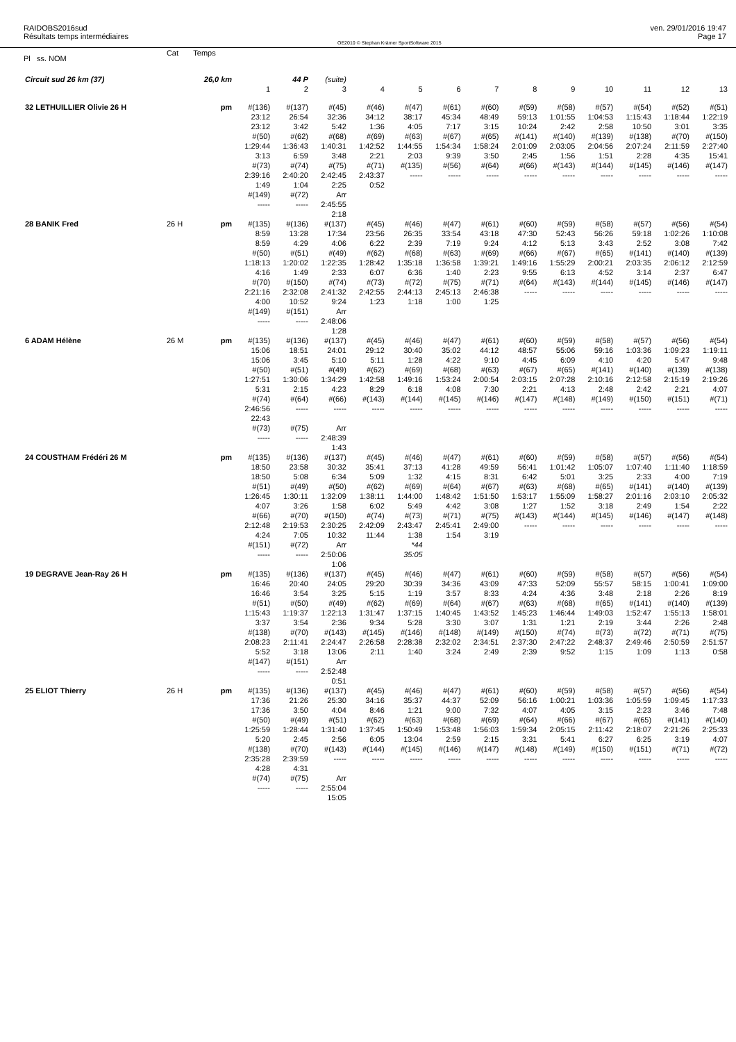RAIDOBS2016sud
Résultats temps intermédiaires
OE2010 © Stephan Krämer SportSoftware 2015
ven. 29/01/2016 19:47
Page 17
| Pl ss. NOM | Cat | Temps | | | | | | | | | | | | | |
| --- | --- | --- | --- | --- | --- | --- | --- | --- | --- | --- | --- | --- | --- | --- | --- |
| Circuit sud 26 km (37) | | 26,0 km | | 44 P | (suite) | | | | | | | | | | |
| | | | 1 | 2 | 3 | 4 | 5 | 6 | 7 | 8 | 9 | 10 | 11 | 12 | 13 |
| 32 LETHUILLIER Olivie 26 H | | pm | #(136) 23:12 23:12 #(50) 1:29:44 3:13 #(73) 2:39:16 1:49 #(149) ----- | #(137) 26:54 3:42 #(62) 1:36:43 6:59 #(74) 2:40:20 1:04 #(72) ----- | #(45) 32:36 5:42 #(68) 1:40:31 3:48 #(75) 2:42:45 2:25 Arr 2:45:55 2:18 | #(46) 34:12 1:36 #(69) 1:42:52 2:21 #(71) 2:43:37 0:52 | #(47) 38:17 4:05 #(63) 1:44:55 2:03 #(135) ----- | #(61) 45:34 7:17 #(67) 1:54:34 9:39 #(56) ----- | #(60) 48:49 3:15 #(65) 1:58:24 3:50 #(64) ----- | #(59) 59:13 10:24 #(141) 2:01:09 2:45 #(66) ----- | #(58) 1:01:55 2:42 #(140) 2:03:05 1:56 #(143) ----- | #(57) 1:04:53 2:58 #(139) 2:04:56 1:51 #(144) ----- | #(54) 1:15:43 10:50 #(138) 2:07:24 2:28 #(145) ----- | #(52) 1:18:44 3:01 #(70) 2:11:59 4:35 #(146) ----- | #(51) 1:22:19 3:35 #(150) 2:27:40 15:41 #(147) ----- |
| 28 BANIK Fred | 26 H | pm | #(135) 8:59 8:59 #(50) 1:18:13 4:16 #(70) 2:21:16 4:00 #(149) ----- | #(136) 13:28 4:29 #(51) 1:20:02 1:49 #(150) 2:32:08 10:52 #(151) ----- | #(137) 17:34 4:06 #(49) 1:22:35 2:33 #(74) 2:41:32 9:24 Arr 2:48:06 1:28 | #(45) 23:56 6:22 #(62) 1:28:42 6:07 #(73) 2:42:55 1:23 | #(46) 26:35 2:39 #(68) 1:35:18 6:36 #(72) 2:44:13 1:18 | #(47) 33:54 7:19 #(63) 1:36:58 1:40 #(75) 2:45:13 1:00 | #(61) 43:18 9:24 #(69) 1:39:21 2:23 #(71) 2:46:38 1:25 | #(60) 47:30 4:12 #(66) 1:49:16 9:55 #(64) ----- | #(59) 52:43 5:13 #(67) 1:55:29 6:13 #(143) ----- | #(58) 56:26 3:43 #(65) 2:00:21 4:52 #(144) ----- | #(57) 59:18 2:52 #(141) 2:03:35 3:14 #(145) ----- | #(56) 1:02:26 3:08 #(140) 2:06:12 2:37 #(146) ----- | #(54) 1:10:08 7:42 #(139) 2:12:59 6:47 #(147) ----- |
| 6 ADAM Hélène | 26 M | pm | #(135) 15:06 15:06 #(50) 1:27:51 5:31 #(74) 2:46:56 22:43 #(73) ----- | #(136) 18:51 3:45 #(51) 1:30:06 2:15 #(64) ----- #(75) ----- | #(137) 24:01 5:10 #(49) 1:34:29 4:23 #(66) ----- Arr 2:48:39 1:43 | #(45) 29:12 5:11 #(62) 1:42:58 8:29 #(143) ----- | #(46) 30:40 1:28 #(69) 1:49:16 6:18 #(144) ----- | #(47) 35:02 4:22 #(68) 1:53:24 4:08 #(145) ----- | #(61) 44:12 9:10 #(63) 2:00:54 7:30 #(146) ----- | #(60) 48:57 4:45 #(67) 2:03:15 2:21 #(147) ----- | #(59) 55:06 6:09 #(65) 2:07:28 4:13 #(148) ----- | #(58) 59:16 4:10 #(141) 2:10:16 2:48 #(149) ----- | #(57) 1:03:36 4:20 #(140) 2:12:58 2:42 #(150) ----- | #(56) 1:09:23 5:47 #(139) 2:15:19 2:21 #(151) ----- | #(54) 1:19:11 9:48 #(138) 2:19:26 4:07 #(71) ----- |
| 24 COUSTHAM Frédéri 26 M | | pm | #(135) 18:50 18:50 #(51) 1:26:45 4:07 #(66) 2:12:48 4:24 #(151) ----- | #(136) 23:58 5:08 #(49) 1:30:11 3:26 #(70) 2:19:53 7:05 #(72) ----- | #(137) 30:32 6:34 #(50) 1:32:09 1:58 #(150) 2:30:25 10:32 Arr 2:50:06 1:06 | #(45) 35:41 5:09 #(62) 1:38:11 6:02 #(74) 2:42:09 11:44 | #(46) 37:13 1:32 #(69) 1:44:00 5:49 #(73) 2:43:47 1:38 *44 35:05 | #(47) 41:28 4:15 #(64) 1:48:42 4:42 #(71) 2:45:41 1:54 | #(61) 49:59 8:31 #(67) 1:51:50 3:08 #(75) 2:49:00 3:19 | #(60) 56:41 6:42 #(63) 1:53:17 1:27 #(143) ----- | #(59) 1:01:42 5:01 #(68) 1:55:09 1:52 #(144) ----- | #(58) 1:05:07 3:25 #(65) 1:58:27 3:18 #(145) ----- | #(57) 1:07:40 2:33 #(141) 2:01:16 2:49 #(146) ----- | #(56) 1:11:40 4:00 #(140) 2:03:10 1:54 #(147) ----- | #(54) 1:18:59 7:19 #(139) 2:05:32 2:22 #(148) ----- |
| 19 DEGRAVE Jean-Ray 26 H | | pm | #(135) 16:46 16:46 #(51) 1:15:43 3:37 #(138) 2:08:23 5:52 #(147) ----- | #(136) 20:40 3:54 #(50) 1:19:37 3:54 #(70) 2:11:41 3:18 #(151) ----- | #(137) 24:05 3:25 #(49) 1:22:13 2:36 #(143) 2:24:47 13:06 Arr 2:52:48 0:51 | #(45) 29:20 5:15 #(62) 1:31:47 9:34 #(145) 2:26:58 2:11 | #(46) 30:39 1:19 #(69) 1:37:15 5:28 #(146) 2:28:38 1:40 | #(47) 34:36 3:57 #(64) 1:40:45 3:30 #(148) 2:32:02 3:24 | #(61) 43:09 8:33 #(67) 1:43:52 3:07 #(149) 2:34:51 2:49 | #(60) 47:33 4:24 #(63) 1:45:23 1:31 #(150) 2:37:30 2:39 | #(59) 52:09 4:36 #(68) 1:46:44 1:21 #(74) 2:47:22 9:52 | #(58) 55:57 3:48 #(65) 1:49:03 2:19 #(73) 2:48:37 1:15 | #(57) 58:15 2:18 #(141) 1:52:47 3:44 #(72) 2:49:46 1:09 | #(56) 1:00:41 2:26 #(140) 1:55:13 2:26 #(71) 2:50:59 1:13 | #(54) 1:09:00 8:19 #(139) 1:58:01 2:48 #(75) 2:51:57 0:58 |
| 25 ELIOT Thierry | 26 H | pm | #(135) 17:36 17:36 #(50) 1:25:59 5:20 #(138) 2:35:28 4:28 #(74) ----- | #(136) 21:26 3:50 #(49) 1:28:44 2:45 #(70) 2:39:59 4:31 #(75) ----- | #(137) 25:30 4:04 #(51) 1:31:40 2:56 #(143) ----- Arr 2:55:04 15:05 | #(45) 34:16 8:46 #(62) 1:37:45 6:05 #(144) ----- | #(46) 35:37 1:21 #(63) 1:50:49 13:04 #(145) ----- | #(47) 44:37 9:00 #(68) 1:53:48 2:59 #(146) ----- | #(61) 52:09 7:32 #(69) 1:56:03 2:15 #(147) ----- | #(60) 56:16 4:07 #(64) 1:59:34 3:31 #(148) ----- | #(59) 1:00:21 4:05 #(66) 2:05:15 5:41 #(149) ----- | #(58) 1:03:36 3:15 #(67) 2:11:42 6:27 #(150) ----- | #(57) 1:05:59 2:23 #(65) 2:18:07 6:25 #(151) ----- | #(56) 1:09:45 3:46 #(141) 2:21:26 3:19 #(71) ----- | #(54) 1:17:33 7:48 #(140) 2:25:33 4:07 #(72) ----- |